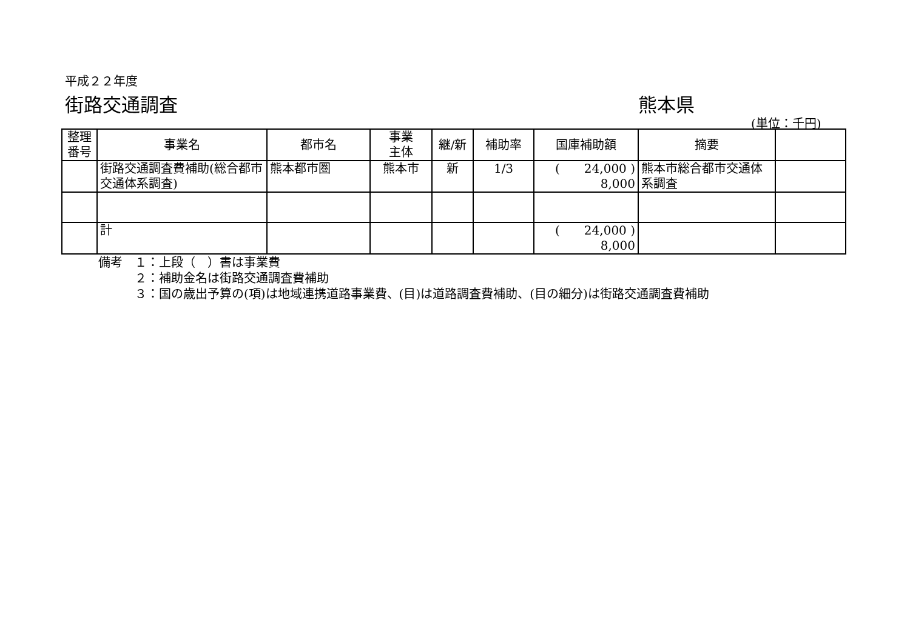平成２２年度
街路交通調査 熊本県
(単位：千円)
| 整理 番号 | 事業名 | 都市名 | 事業 主体 | 継/新 | 補助率 | 国庫補助額 | 摘要 | |
| --- | --- | --- | --- | --- | --- | --- | --- | --- |
| | 街路交通調査費補助(総合都市交通体系調査) | 熊本都市圏 | 熊本市 | 新 | 1/3 | ( 24,000 ) 8,000 | 熊本市総合都市交通体系調査 | |
| | 計 | | | | | ( 24,000 ) 8,000 | | |
備考　１：上段（　）書は事業費
　　　２：補助金名は街路交通調査費補助
　　　３：国の歳出予算の(項)は地域連携道路事業費、(目)は道路調査費補助、(目の細分)は街路交通調査費補助